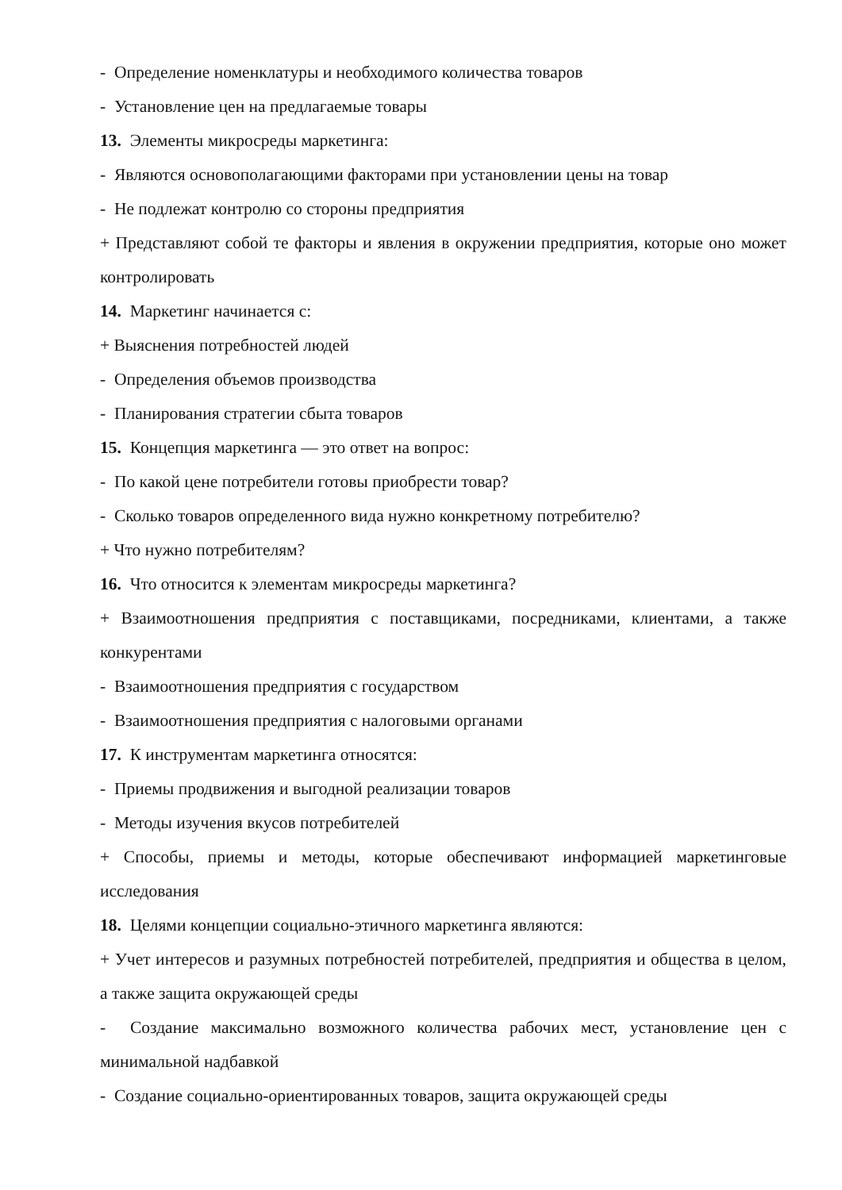- Определение номенклатуры и необходимого количества товаров
- Установление цен на предлагаемые товары
13. Элементы микросреды маркетинга:
- Являются основополагающими факторами при установлении цены на товар
- Не подлежат контролю со стороны предприятия
+ Представляют собой те факторы и явления в окружении предприятия, которые оно может контролировать
14. Маркетинг начинается с:
+ Выяснения потребностей людей
- Определения объемов производства
- Планирования стратегии сбыта товаров
15. Концепция маркетинга — это ответ на вопрос:
- По какой цене потребители готовы приобрести товар?
- Сколько товаров определенного вида нужно конкретному потребителю?
+ Что нужно потребителям?
16. Что относится к элементам микросреды маркетинга?
+ Взаимоотношения предприятия с поставщиками, посредниками, клиентами, а также конкурентами
- Взаимоотношения предприятия с государством
- Взаимоотношения предприятия с налоговыми органами
17. К инструментам маркетинга относятся:
- Приемы продвижения и выгодной реализации товаров
- Методы изучения вкусов потребителей
+ Способы, приемы и методы, которые обеспечивают информацией маркетинговые исследования
18. Целями концепции социально-этичного маркетинга являются:
+ Учет интересов и разумных потребностей потребителей, предприятия и общества в целом, а также защита окружающей среды
- Создание максимально возможного количества рабочих мест, установление цен с минимальной надбавкой
- Создание социально-ориентированных товаров, защита окружающей среды